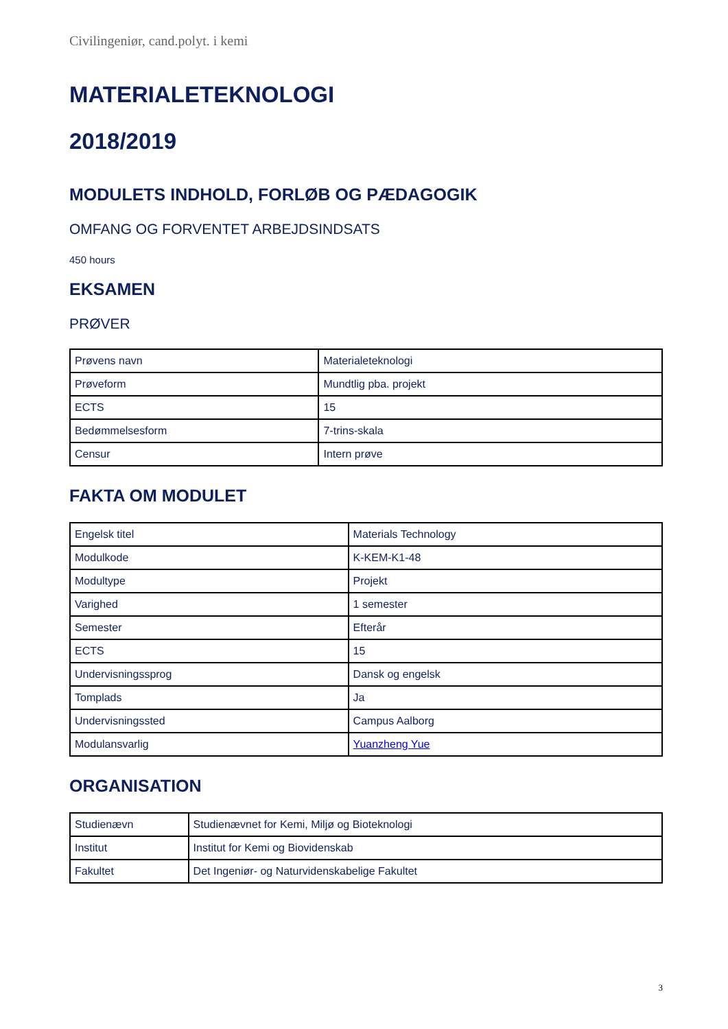Civilingeniør, cand.polyt. i kemi
MATERIALETEKNOLOGI
2018/2019
MODULETS INDHOLD, FORLØB OG PÆDAGOGIK
OMFANG OG FORVENTET ARBEJDSINDSATS
450 hours
EKSAMEN
PRØVER
| Prøvens navn | Materialeteknologi |
| Prøveform | Mundtlig pba. projekt |
| ECTS | 15 |
| Bedømmelsesform | 7-trins-skala |
| Censur | Intern prøve |
FAKTA OM MODULET
| Engelsk titel | Materials Technology |
| Modulkode | K-KEM-K1-48 |
| Modultype | Projekt |
| Varighed | 1 semester |
| Semester | Efterår |
| ECTS | 15 |
| Undervisningssprog | Dansk og engelsk |
| Tomplads | Ja |
| Undervisningssted | Campus Aalborg |
| Modulansvarlig | Yuanzheng Yue |
ORGANISATION
| Studienævn | Studienævnet for Kemi, Miljø og Bioteknologi |
| Institut | Institut for Kemi og Biovidenskab |
| Fakultet | Det Ingeniør- og Naturvidenskabelige Fakultet |
3